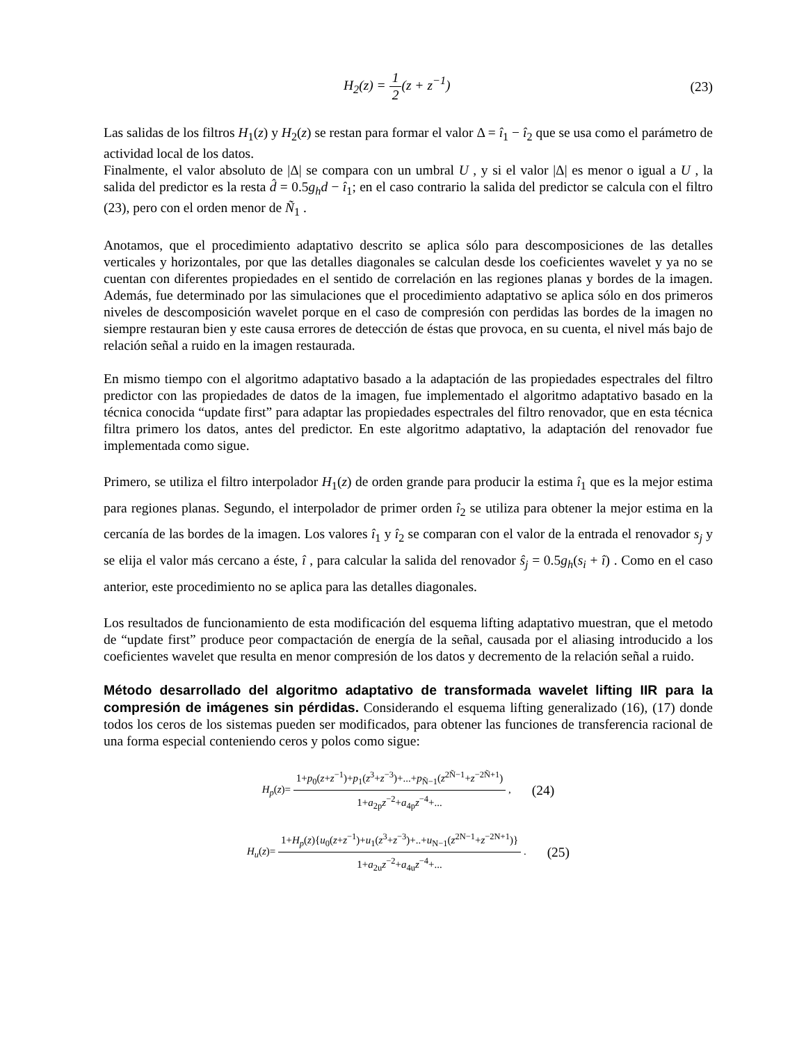H<sub>2</sub>(z) = 1 2(z + z<sup>−1</sup>) (23)
Las salidas de los filtros H<sub>1</sub>(z) y H<sub>2</sub>(z) se restan para formar el valor Δ = î<sub>1</sub> − î<sub>2</sub> que se usa como el parámetro de actividad local de los datos.
Finalmente, el valor absoluto de |Δ| se compara con un umbral U , y si el valor |Δ| es menor o igual a U , la salida del predictor es la resta d̂ = 0.5g<sub>h</sub>d − î<sub>1</sub>; en el caso contrario la salida del predictor se calcula con el filtro (23), pero con el orden menor de Ñ<sub>1</sub> .
Anotamos, que el procedimiento adaptativo descrito se aplica sólo para descomposiciones de las detalles verticales y horizontales, por que las detalles diagonales se calculan desde los coeficientes wavelet y ya no se cuentan con diferentes propiedades en el sentido de correlación en las regiones planas y bordes de la imagen. Además, fue determinado por las simulaciones que el procedimiento adaptativo se aplica sólo en dos primeros niveles de descomposición wavelet porque en el caso de compresión con perdidas las bordes de la imagen no siempre restauran bien y este causa errores de detección de éstas que provoca, en su cuenta, el nivel más bajo de relación señal a ruido en la imagen restaurada.
En mismo tiempo con el algoritmo adaptativo basado a la adaptación de las propiedades espectrales del filtro predictor con las propiedades de datos de la imagen, fue implementado el algoritmo adaptativo basado en la técnica conocida “update first” para adaptar las propiedades espectrales del filtro renovador, que en esta técnica filtra primero los datos, antes del predictor. En este algoritmo adaptativo, la adaptación del renovador fue implementada como sigue.
Primero, se utiliza el filtro interpolador H<sub>1</sub>(z) de orden grande para producir la estima î<sub>1</sub> que es la mejor estima para regiones planas. Segundo, el interpolador de primer orden î<sub>2</sub> se utiliza para obtener la mejor estima en la cercanía de las bordes de la imagen. Los valores î<sub>1</sub> y î<sub>2</sub> se comparan con el valor de la entrada el renovador s<sub>j</sub> y se elija el valor más cercano a éste, î , para calcular la salida del renovador ŝ<sub>j</sub> = 0.5g<sub>h</sub>(s<sub>i</sub> + î) . Como en el caso anterior, este procedimiento no se aplica para las detalles diagonales.
Los resultados de funcionamiento de esta modificación del esquema lifting adaptativo muestran, que el metodo de “update first” produce peor compactación de energía de la señal, causada por el aliasing introducido a los coeficientes wavelet que resulta en menor compresión de los datos y decremento de la relación señal a ruido.
Método desarrollado del algoritmo adaptativo de transformada wavelet lifting IIR para la compresión de imágenes sin pérdidas.
Considerando el esquema lifting generalizado (16), (17) donde todos los ceros de los sistemas pueden ser modificados, para obtener las funciones de transferencia racional de una forma especial conteniendo ceros y polos como sigue:
H<sub>p</sub>(z)= 1+p<sub>0</sub>(z+z<sup>−1</sup>)+p<sub>1</sub>(z<sup>3</sup>+z<sup>−3</sup>)+...+p<sub>Ñ−1</sub>(z<sup>2Ñ−1</sup>+z<sup>−2Ñ+1</sup>) 1+a<sub>2p</sub>z<sup>−2</sup>+a<sub>4p</sub>z<sup>−4</sup>+... ,
(24)
H<sub>u</sub>(z)= 1+H<sub>p</sub>(z){u<sub>0</sub>(z+z<sup>−1</sup>)+u<sub>1</sub>(z<sup>3</sup>+z<sup>−3</sup>)+..+u<sub>N−1</sub>(z<sup>2N−1</sup>+z<sup>−2N+1</sup>)} 1+a<sub>2u</sub>z<sup>−2</sup>+a<sub>4u</sub>z<sup>−4</sup>+... .
(25)